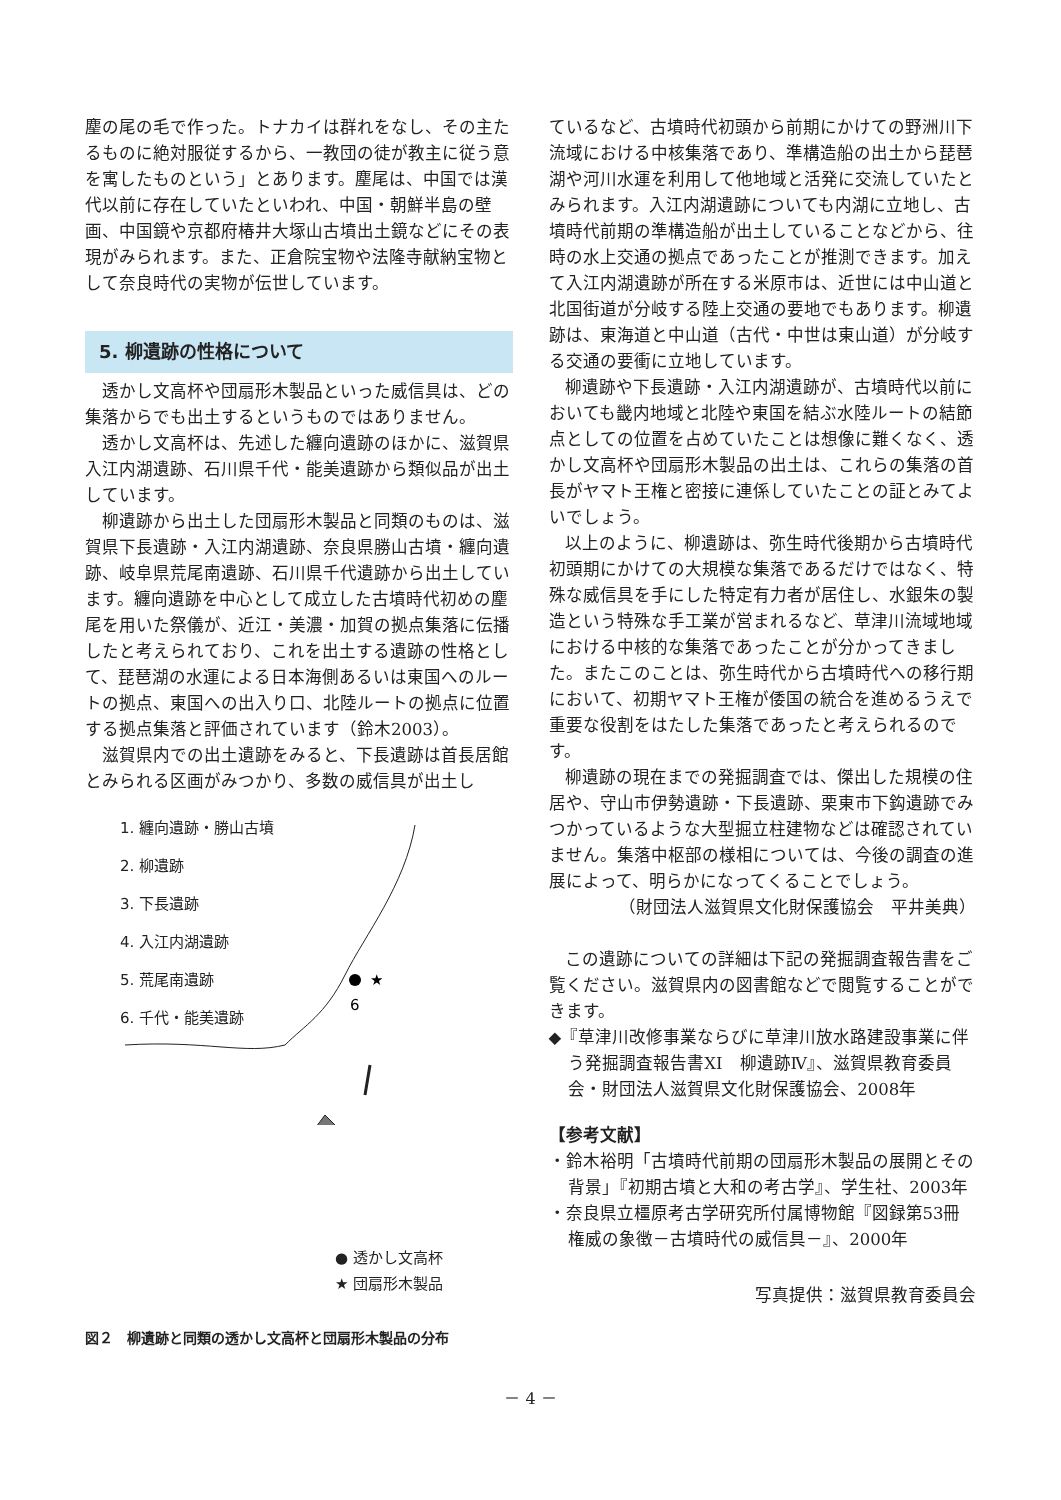麈の尾の毛で作った。トナカイは群れをなし、その主たるものに絶対服従するから、一教団の徒が教主に従う意を寓したものという」とあります。麈尾は、中国では漢代以前に存在していたといわれ、中国・朝鮮半島の壁画、中国鏡や京都府椿井大塚山古墳出土鏡などにその表現がみられます。また、正倉院宝物や法隆寺献納宝物として奈良時代の実物が伝世しています。
5. 柳遺跡の性格について
透かし文高杯や団扇形木製品といった威信具は、どの集落からでも出土するというものではありません。
透かし文高杯は、先述した纏向遺跡のほかに、滋賀県入江内湖遺跡、石川県千代・能美遺跡から類似品が出土しています。
柳遺跡から出土した団扇形木製品と同類のものは、滋賀県下長遺跡・入江内湖遺跡、奈良県勝山古墳・纏向遺跡、岐阜県荒尾南遺跡、石川県千代遺跡から出土しています。纏向遺跡を中心として成立した古墳時代初めの麈尾を用いた祭儀が、近江・美濃・加賀の拠点集落に伝播したと考えられており、これを出土する遺跡の性格として、琵琶湖の水運による日本海側あるいは東国へのルートの拠点、東国への出入り口、北陸ルートの拠点に位置する拠点集落と評価されています（鈴木2003）。
滋賀県内での出土遺跡をみると、下長遺跡は首長居館とみられる区画がみつかり、多数の威信具が出土し
1. 纏向遺跡・勝山古墳
2. 柳遺跡
3. 下長遺跡
4. 入江内湖遺跡
5. 荒尾南遺跡
6. 千代・能美遺跡
★
6
● 透かし文高杯
★ 団扇形木製品
図２　柳遺跡と同類の透かし文高杯と団扇形木製品の分布
ているなど、古墳時代初頭から前期にかけての野洲川下流域における中核集落であり、準構造船の出土から琵琶湖や河川水運を利用して他地域と活発に交流していたとみられます。入江内湖遺跡についても内湖に立地し、古墳時代前期の準構造船が出土していることなどから、往時の水上交通の拠点であったことが推測できます。加えて入江内湖遺跡が所在する米原市は、近世には中山道と北国街道が分岐する陸上交通の要地でもあります。柳遺跡は、東海道と中山道（古代・中世は東山道）が分岐する交通の要衝に立地しています。
柳遺跡や下長遺跡・入江内湖遺跡が、古墳時代以前においても畿内地域と北陸や東国を結ぶ水陸ルートの結節点としての位置を占めていたことは想像に難くなく、透かし文高杯や団扇形木製品の出土は、これらの集落の首長がヤマト王権と密接に連係していたことの証とみてよいでしょう。
以上のように、柳遺跡は、弥生時代後期から古墳時代初頭期にかけての大規模な集落であるだけではなく、特殊な威信具を手にした特定有力者が居住し、水銀朱の製造という特殊な手工業が営まれるなど、草津川流域地域における中核的な集落であったことが分かってきました。またこのことは、弥生時代から古墳時代への移行期において、初期ヤマト王権が倭国の統合を進めるうえで重要な役割をはたした集落であったと考えられるのです。
柳遺跡の現在までの発掘調査では、傑出した規模の住居や、守山市伊勢遺跡・下長遺跡、栗東市下鈎遺跡でみつかっているような大型掘立柱建物などは確認されていません。集落中枢部の様相については、今後の調査の進展によって、明らかになってくることでしょう。
（財団法人滋賀県文化財保護協会　平井美典）
この遺跡についての詳細は下記の発掘調査報告書をご覧ください。滋賀県内の図書館などで閲覧することができます。
◆『草津川改修事業ならびに草津川放水路建設事業に伴う発掘調査報告書XI　柳遺跡Ⅳ』、滋賀県教育委員会・財団法人滋賀県文化財保護協会、2008年
【参考文献】
・鈴木裕明「古墳時代前期の団扇形木製品の展開とその背景」『初期古墳と大和の考古学』、学生社、2003年
・奈良県立橿原考古学研究所付属博物館『図録第53冊　権威の象徴－古墳時代の威信具－』、2000年
写真提供：滋賀県教育委員会
－ 4 －